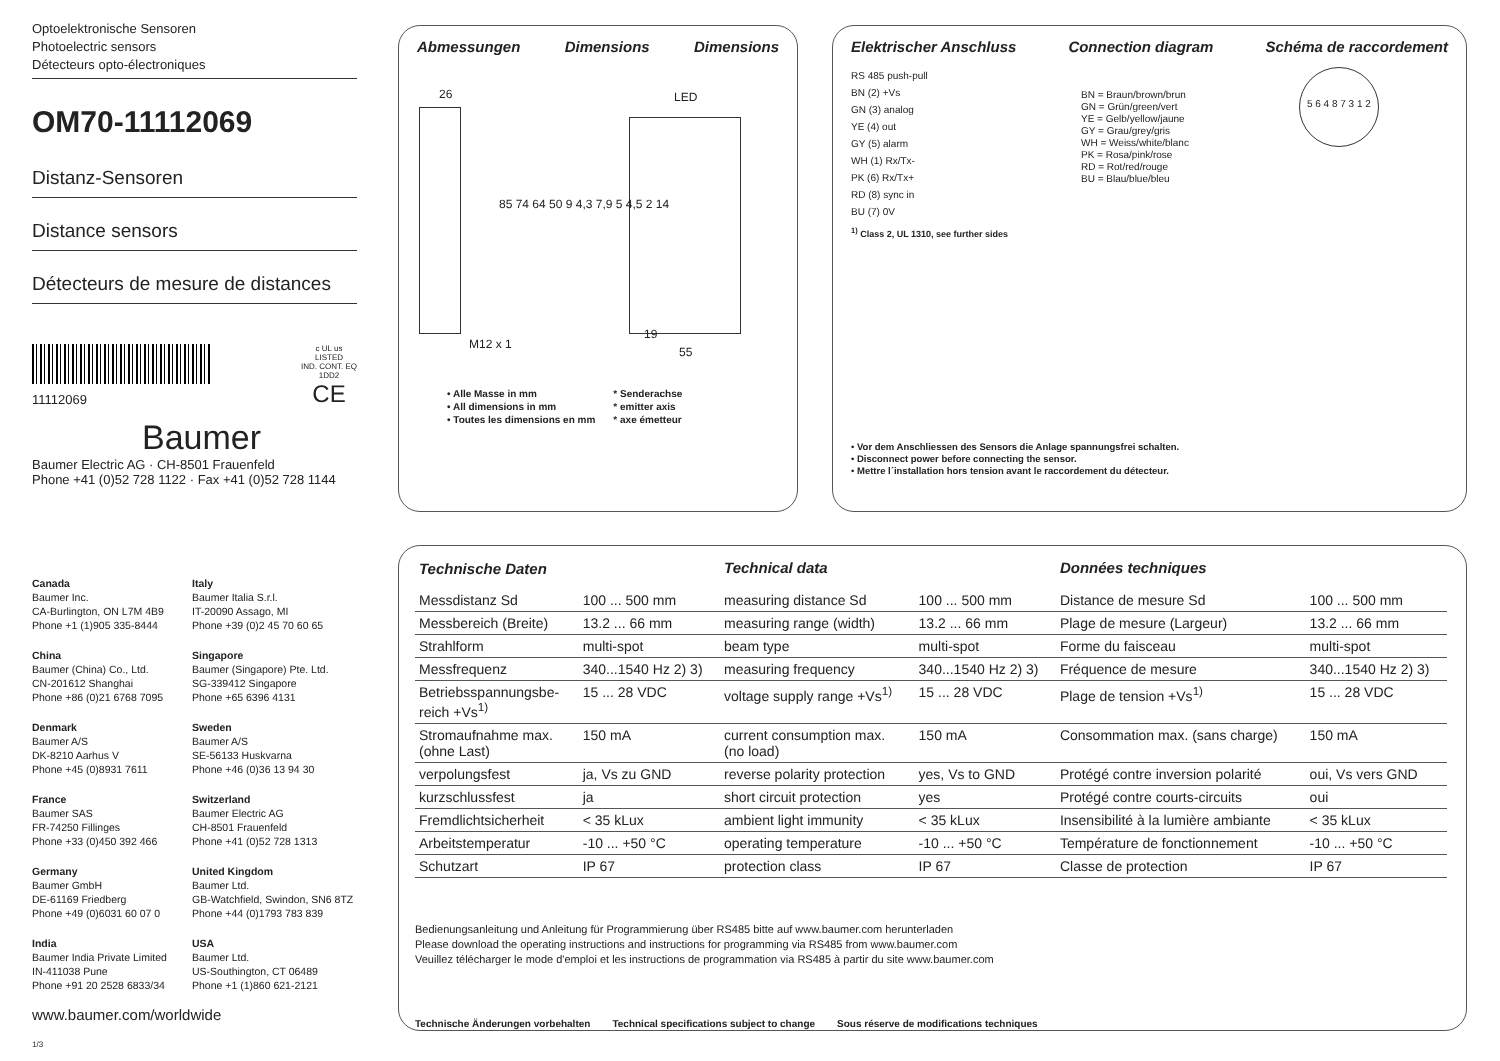Optoelektronische Sensoren
Photoelectric sensors
Détecteurs opto-électroniques
OM70-11112069
Distanz-Sensoren
Distance sensors
Détecteurs de mesure de distances
11112069
c UL us
LISTED
IND. CONT. EQ
1DD2
CE
Baumer
Baumer Electric AG · CH-8501 Frauenfeld
Phone +41 (0)52 728 1122 · Fax +41 (0)52 728 1144
Canada
Baumer Inc.
CA-Burlington, ON L7M 4B9
Phone +1 (1)905 335-8444
Italy
Baumer Italia S.r.l.
IT-20090 Assago, MI
Phone +39 (0)2 45 70 60 65
China
Baumer (China) Co., Ltd.
CN-201612 Shanghai
Phone +86 (0)21 6768 7095
Singapore
Baumer (Singapore) Pte. Ltd.
SG-339412 Singapore
Phone +65 6396 4131
Denmark
Baumer A/S
DK-8210 Aarhus V
Phone +45 (0)8931 7611
Sweden
Baumer A/S
SE-56133 Huskvarna
Phone +46 (0)36 13 94 30
France
Baumer SAS
FR-74250 Fillinges
Phone +33 (0)450 392 466
Switzerland
Baumer Electric AG
CH-8501 Frauenfeld
Phone +41 (0)52 728 1313
Germany
Baumer GmbH
DE-61169 Friedberg
Phone +49 (0)6031 60 07 0
United Kingdom
Baumer Ltd.
GB-Watchfield, Swindon, SN6 8TZ
Phone +44 (0)1793 783 839
India
Baumer India Private Limited
IN-411038 Pune
Phone +91 20 2528 6833/34
USA
Baumer Ltd.
US-Southington, CT 06489
Phone +1 (1)860 621-2121
www.baumer.com/worldwide
1/3
Abmessungen Dimensions Dimensions
26 LED
M12 x 1
19
55
85 74 64 50 9 4,3 7,9 5 4,5 2 14
• Alle Masse in mm
• All dimensions in mm
• Toutes les dimensions en mm
* Senderachse
* emitter axis
* axe émetteur
Elektrischer Anschluss Connection diagram Schéma de raccordement
RS 485 push-pull
BN (2) +Vs
GN (3) analog
YE (4) out
GY (5) alarm
WH (1) Rx/Tx-
PK (6) Rx/Tx+
RD (8) sync in
BU (7) 0V
BN = Braun/brown/brun
GN = Grün/green/vert
YE = Gelb/yellow/jaune
GY = Grau/grey/gris
WH = Weiss/white/blanc
PK = Rosa/pink/rose
RD = Rot/red/rouge
BU = Blau/blue/bleu
5 6 4 8 7 3 1 2
<sup>1)</sup> Class 2, UL 1310, see further sides
• Vor dem Anschliessen des Sensors die Anlage spannungsfrei schalten.
• Disconnect power before connecting the sensor.
• Mettre l´installation hors tension avant le raccordement du détecteur.
| Technische Daten | | Technical data | | Données techniques | |
| Messdistanz Sd | 100 ... 500 mm | measuring distance Sd | 100 ... 500 mm | Distance de mesure Sd | 100 ... 500 mm |
| Messbereich (Breite) | 13.2 ... 66 mm | measuring range (width) | 13.2 ... 66 mm | Plage de mesure (Largeur) | 13.2 ... 66 mm |
| Strahlform | multi-spot | beam type | multi-spot | Forme du faisceau | multi-spot |
| Messfrequenz | 340...1540 Hz 2) 3) | measuring frequency | 340...1540 Hz 2) 3) | Fréquence de mesure | 340...1540 Hz 2) 3) |
| Betriebsspannungsbe- reich +Vs<sup>1)</sup> | 15 ... 28 VDC | voltage supply range +Vs<sup>1)</sup> | 15 ... 28 VDC | Plage de tension +Vs<sup>1)</sup> | 15 ... 28 VDC |
| Stromaufnahme max. (ohne Last) | 150 mA | current consumption max. (no load) | 150 mA | Consommation max. (sans charge) | 150 mA |
| verpolungsfest | ja, Vs zu GND | reverse polarity protection | yes, Vs to GND | Protégé contre inversion polarité | oui, Vs vers GND |
| kurzschlussfest | ja | short circuit protection | yes | Protégé contre courts-circuits | oui |
| Fremdlichtsicherheit | < 35 kLux | ambient light immunity | < 35 kLux | Insensibilité à la lumière ambiante | < 35 kLux |
| Arbeitstemperatur | -10 ... +50 °C | operating temperature | -10 ... +50 °C | Température de fonctionnement | -10 ... +50 °C |
| Schutzart | IP 67 | protection class | IP 67 | Classe de protection | IP 67 |
Bedienungsanleitung und Anleitung für Programmierung über RS485 bitte auf www.baumer.com herunterladen
Please download the operating instructions and instructions for programming via RS485 from www.baumer.com
Veuillez télécharger le mode d'emploi et les instructions de programmation via RS485 à partir du site www.baumer.com
Technische Änderungen vorbehalten Technical specifications subject to change Sous réserve de modifications techniques